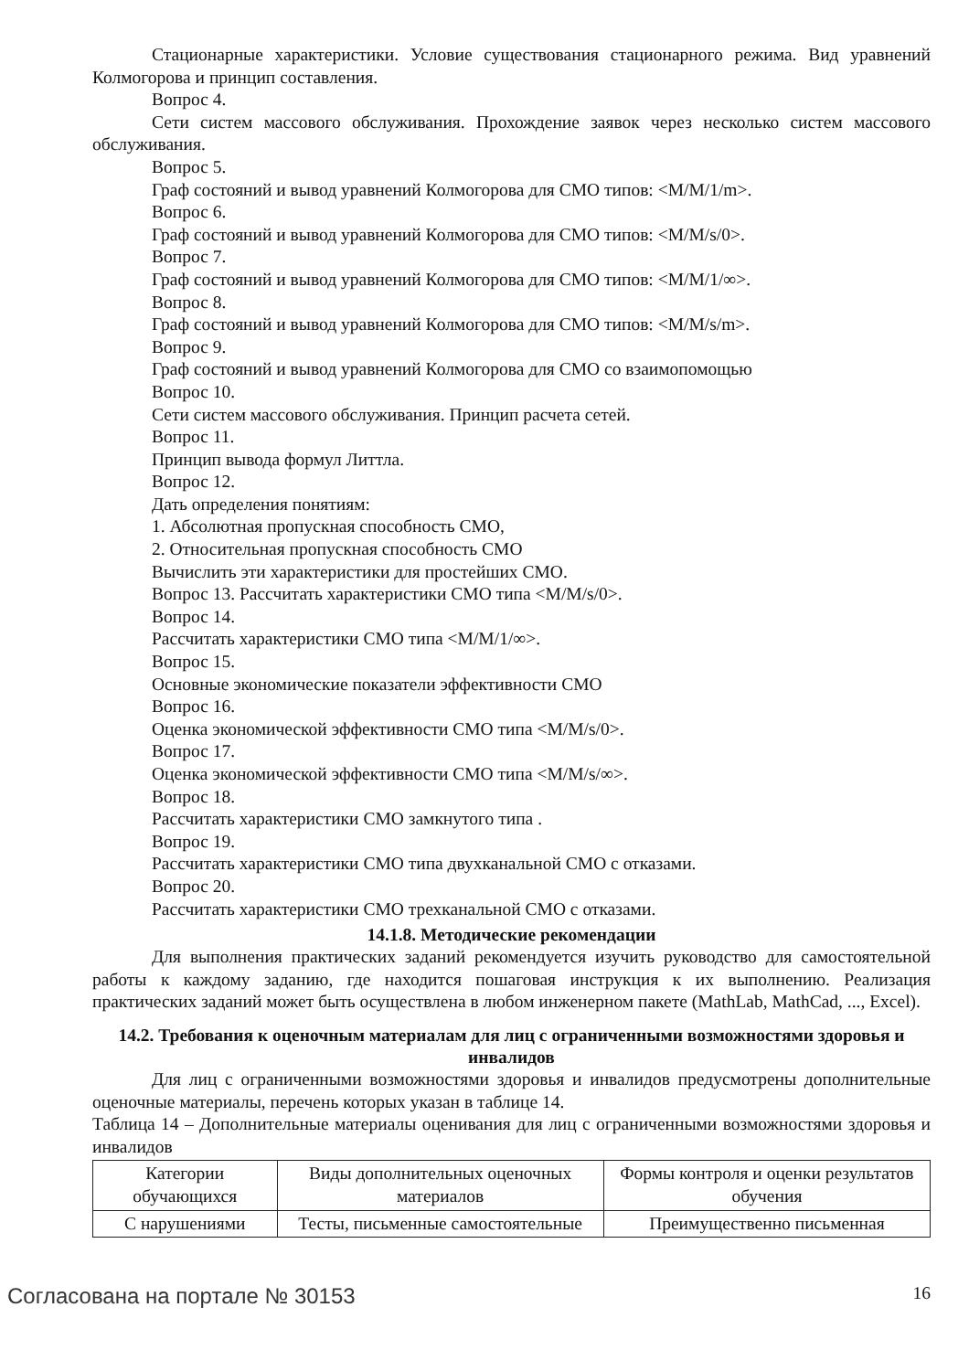Стационарные характеристики. Условие существования стационарного режима. Вид уравнений Колмогорова и принцип составления.
Вопрос 4.
Сети систем массового обслуживания. Прохождение заявок через несколько систем массового обслуживания.
Вопрос 5.
Граф состояний и вывод уравнений Колмогорова для СМО типов: <M/M/1/m>.
Вопрос 6.
Граф состояний и вывод уравнений Колмогорова для СМО типов: <M/M/s/0>.
Вопрос 7.
Граф состояний и вывод уравнений Колмогорова для СМО типов: <M/M/1/∞>.
Вопрос 8.
Граф состояний и вывод уравнений Колмогорова для СМО типов: <M/M/s/m>.
Вопрос 9.
Граф состояний и вывод уравнений Колмогорова для СМО со взаимопомощью
Вопрос 10.
Сети систем массового обслуживания. Принцип расчета сетей.
Вопрос 11.
Принцип вывода формул Литтла.
Вопрос 12.
Дать определения понятиям:
1. Абсолютная пропускная способность СМО,
2. Относительная пропускная способность СМО
Вычислить эти характеристики для простейших СМО.
Вопрос 13. Рассчитать характеристики СМО типа <M/M/s/0>.
Вопрос 14.
Рассчитать характеристики СМО типа <M/M/1/∞>.
Вопрос 15.
Основные экономические показатели эффективности СМО
Вопрос 16.
Оценка экономической эффективности СМО типа <M/M/s/0>.
Вопрос 17.
Оценка экономической эффективности СМО типа <M/M/s/∞>.
Вопрос 18.
Рассчитать характеристики СМО замкнутого типа .
Вопрос 19.
Рассчитать характеристики СМО типа двухканальной СМО с отказами.
Вопрос 20.
Рассчитать характеристики СМО трехканальной СМО с отказами.
14.1.8. Методические рекомендации
Для выполнения практических заданий рекомендуется изучить руководство для самостоятельной работы к каждому заданию, где находится пошаговая инструкция к их выполнению. Реализация практических заданий может быть осуществлена в любом инженерном пакете (MathLab, MathCad, ..., Excel).
14.2. Требования к оценочным материалам для лиц с ограниченными возможностями здоровья и инвалидов
Для лиц с ограниченными возможностями здоровья и инвалидов предусмотрены дополнительные оценочные материалы, перечень которых указан в таблице 14.
Таблица 14 – Дополнительные материалы оценивания для лиц с ограниченными возможностями здоровья и инвалидов
| Категории обучающихся | Виды дополнительных оценочных материалов | Формы контроля и оценки результатов обучения |
| С нарушениями | Тесты, письменные самостоятельные | Преимущественно письменная |
Согласована на портале № 30153 16